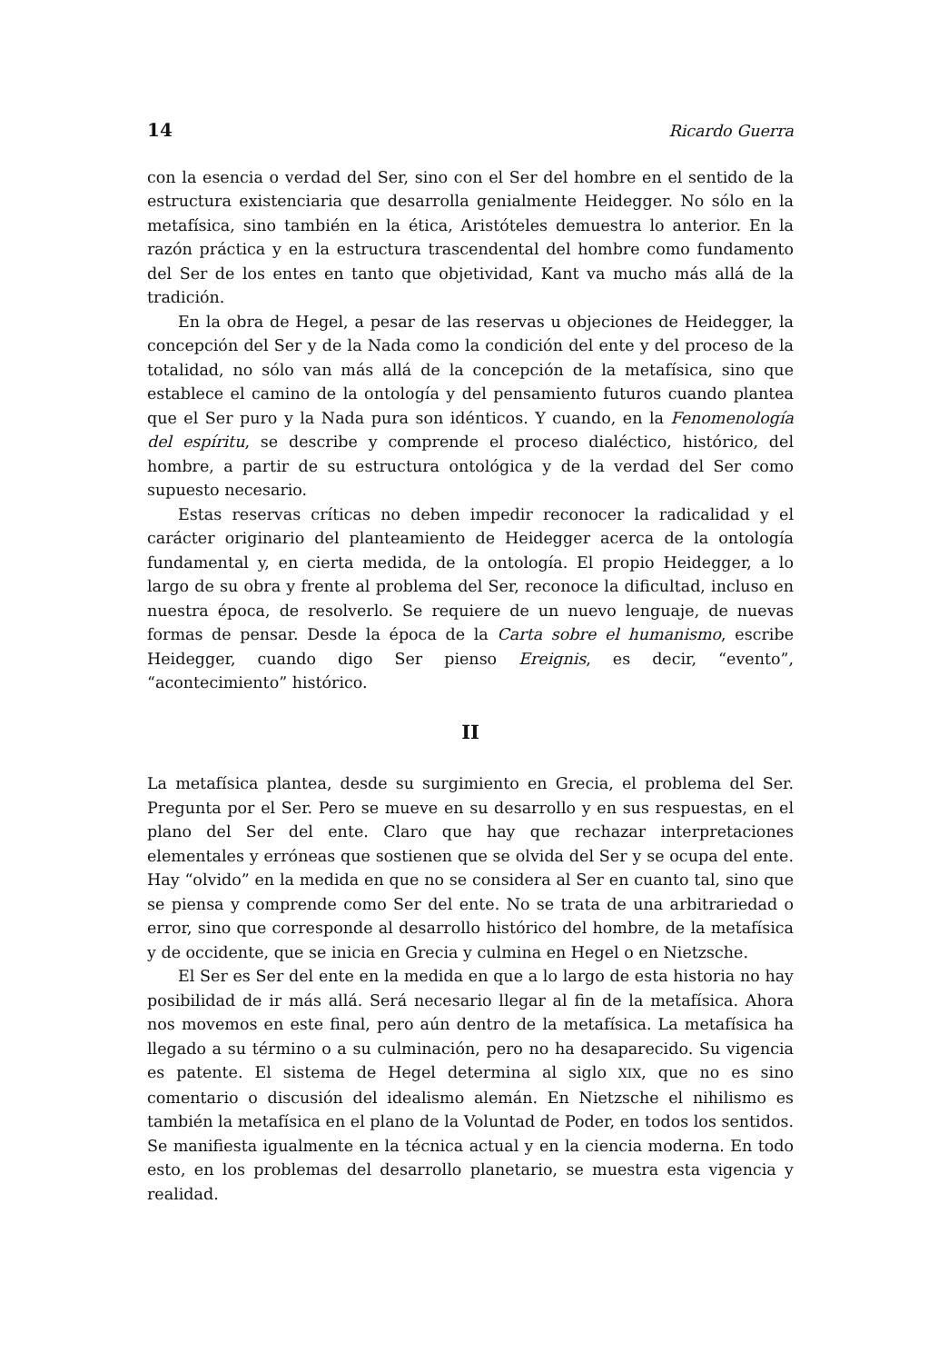14 Ricardo Guerra
con la esencia o verdad del Ser, sino con el Ser del hombre en el sentido de la estructura existenciaria que desarrolla genialmente Heidegger. No sólo en la metafísica, sino también en la ética, Aristóteles demuestra lo anterior. En la razón práctica y en la estructura trascendental del hombre como fundamento del Ser de los entes en tanto que objetividad, Kant va mucho más allá de la tradición.
En la obra de Hegel, a pesar de las reservas u objeciones de Heidegger, la concepción del Ser y de la Nada como la condición del ente y del proceso de la totalidad, no sólo van más allá de la concepción de la metafísica, sino que establece el camino de la ontología y del pensamiento futuros cuando plantea que el Ser puro y la Nada pura son idénticos. Y cuando, en la Fenomenología del espíritu, se describe y comprende el proceso dialéctico, histórico, del hombre, a partir de su estructura ontológica y de la verdad del Ser como supuesto necesario.
Estas reservas críticas no deben impedir reconocer la radicalidad y el carácter originario del planteamiento de Heidegger acerca de la ontología fundamental y, en cierta medida, de la ontología. El propio Heidegger, a lo largo de su obra y frente al problema del Ser, reconoce la dificultad, incluso en nuestra época, de resolverlo. Se requiere de un nuevo lenguaje, de nuevas formas de pensar. Desde la época de la Carta sobre el humanismo, escribe Heidegger, cuando digo Ser pienso Ereignis, es decir, “evento”, “acontecimiento” histórico.
II
La metafísica plantea, desde su surgimiento en Grecia, el problema del Ser. Pregunta por el Ser. Pero se mueve en su desarrollo y en sus respuestas, en el plano del Ser del ente. Claro que hay que rechazar interpretaciones elementales y erróneas que sostienen que se olvida del Ser y se ocupa del ente. Hay “olvido” en la medida en que no se considera al Ser en cuanto tal, sino que se piensa y comprende como Ser del ente. No se trata de una arbitrariedad o error, sino que corresponde al desarrollo histórico del hombre, de la metafísica y de occidente, que se inicia en Grecia y culmina en Hegel o en Nietzsche.
El Ser es Ser del ente en la medida en que a lo largo de esta historia no hay posibilidad de ir más allá. Será necesario llegar al fin de la metafísica. Ahora nos movemos en este final, pero aún dentro de la metafísica. La metafísica ha llegado a su término o a su culminación, pero no ha desaparecido. Su vigencia es patente. El sistema de Hegel determina al siglo XIX, que no es sino comentario o discusión del idealismo alemán. En Nietzsche el nihilismo es también la metafísica en el plano de la Voluntad de Poder, en todos los sentidos. Se manifiesta igualmente en la técnica actual y en la ciencia moderna. En todo esto, en los problemas del desarrollo planetario, se muestra esta vigencia y realidad.